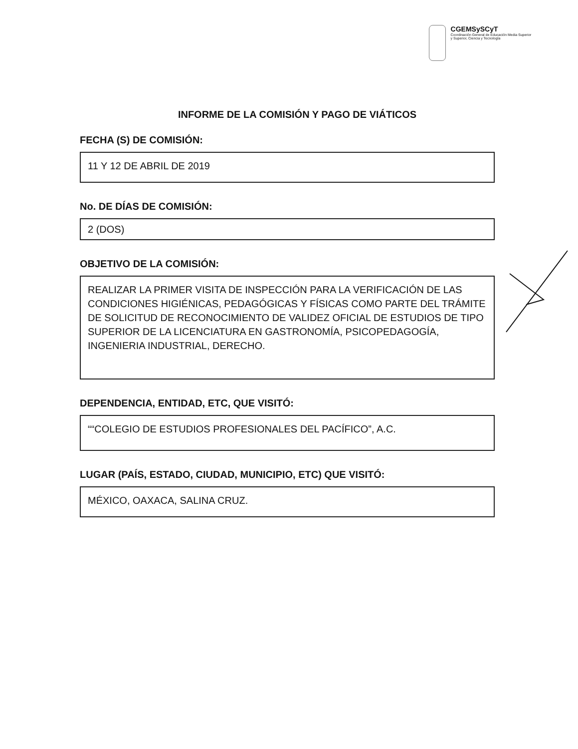CGEMSySCyT
Coordinación General de Educación Media Superior y Superior, Ciencia y Tecnología
INFORME DE LA COMISIÓN Y PAGO DE VIÁTICOS
FECHA (S) DE COMISIÓN:
11 Y 12 DE ABRIL DE 2019
No. DE DÍAS DE COMISIÓN:
2 (DOS)
OBJETIVO DE LA COMISIÓN:
REALIZAR LA PRIMER VISITA DE INSPECCIÓN PARA LA VERIFICACIÓN DE LAS CONDICIONES HIGIÉNICAS, PEDAGÓGICAS Y FÍSICAS COMO PARTE DEL TRÁMITE DE SOLICITUD DE RECONOCIMIENTO DE VALIDEZ OFICIAL DE ESTUDIOS DE TIPO SUPERIOR DE LA LICENCIATURA EN GASTRONOMÍA, PSICOPEDAGOGÍA, INGENIERIA INDUSTRIAL, DERECHO.
DEPENDENCIA, ENTIDAD, ETC, QUE VISITÓ:
““COLEGIO DE ESTUDIOS PROFESIONALES DEL PACÍFICO”, A.C.
LUGAR (PAÍS, ESTADO, CIUDAD, MUNICIPIO, ETC) QUE VISITÓ:
MÉXICO, OAXACA, SALINA CRUZ.